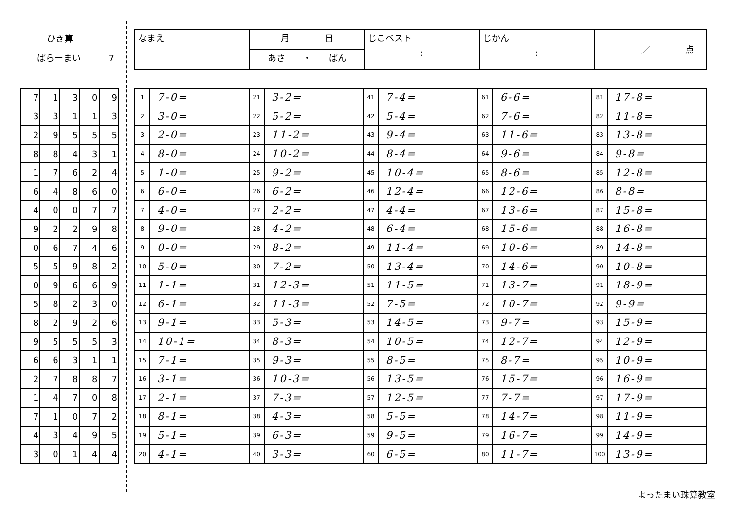ひき算
ばらーまい 7
| 7 | 1 | 3 | 0 | 9 |
| 3 | 3 | 1 | 1 | 3 |
| 2 | 9 | 5 | 5 | 5 |
| 8 | 8 | 4 | 3 | 1 |
| 1 | 7 | 6 | 2 | 4 |
| 6 | 4 | 8 | 6 | 0 |
| 4 | 0 | 0 | 7 | 7 |
| 9 | 2 | 2 | 9 | 8 |
| 0 | 6 | 7 | 4 | 6 |
| 5 | 5 | 9 | 8 | 2 |
| 0 | 9 | 6 | 6 | 9 |
| 5 | 8 | 2 | 3 | 0 |
| 8 | 2 | 9 | 2 | 6 |
| 9 | 5 | 5 | 5 | 3 |
| 6 | 6 | 3 | 1 | 1 |
| 2 | 7 | 8 | 8 | 7 |
| 1 | 4 | 7 | 0 | 8 |
| 7 | 1 | 0 | 7 | 2 |
| 4 | 3 | 4 | 9 | 5 |
| 3 | 0 | 1 | 4 | 4 |
| なまえ | 月 日 | じこベスト : | じかん : | ／ 点 |
| | あさ ・ ばん | | | |
| 1 | 7-0= | 21 | 3-2= | 41 | 7-4= | 61 | 6-6= | 81 | 17-8= |
| 2 | 3-0= | 22 | 5-2= | 42 | 5-4= | 62 | 7-6= | 82 | 11-8= |
| 3 | 2-0= | 23 | 11-2= | 43 | 9-4= | 63 | 11-6= | 83 | 13-8= |
| 4 | 8-0= | 24 | 10-2= | 44 | 8-4= | 64 | 9-6= | 84 | 9-8= |
| 5 | 1-0= | 25 | 9-2= | 45 | 10-4= | 65 | 8-6= | 85 | 12-8= |
| 6 | 6-0= | 26 | 6-2= | 46 | 12-4= | 66 | 12-6= | 86 | 8-8= |
| 7 | 4-0= | 27 | 2-2= | 47 | 4-4= | 67 | 13-6= | 87 | 15-8= |
| 8 | 9-0= | 28 | 4-2= | 48 | 6-4= | 68 | 15-6= | 88 | 16-8= |
| 9 | 0-0= | 29 | 8-2= | 49 | 11-4= | 69 | 10-6= | 89 | 14-8= |
| 10 | 5-0= | 30 | 7-2= | 50 | 13-4= | 70 | 14-6= | 90 | 10-8= |
| 11 | 1-1= | 31 | 12-3= | 51 | 11-5= | 71 | 13-7= | 91 | 18-9= |
| 12 | 6-1= | 32 | 11-3= | 52 | 7-5= | 72 | 10-7= | 92 | 9-9= |
| 13 | 9-1= | 33 | 5-3= | 53 | 14-5= | 73 | 9-7= | 93 | 15-9= |
| 14 | 10-1= | 34 | 8-3= | 54 | 10-5= | 74 | 12-7= | 94 | 12-9= |
| 15 | 7-1= | 35 | 9-3= | 55 | 8-5= | 75 | 8-7= | 95 | 10-9= |
| 16 | 3-1= | 36 | 10-3= | 56 | 13-5= | 76 | 15-7= | 96 | 16-9= |
| 17 | 2-1= | 37 | 7-3= | 57 | 12-5= | 77 | 7-7= | 97 | 17-9= |
| 18 | 8-1= | 38 | 4-3= | 58 | 5-5= | 78 | 14-7= | 98 | 11-9= |
| 19 | 5-1= | 39 | 6-3= | 59 | 9-5= | 79 | 16-7= | 99 | 14-9= |
| 20 | 4-1= | 40 | 3-3= | 60 | 6-5= | 80 | 11-7= | 100 | 13-9= |
よったまい珠算教室